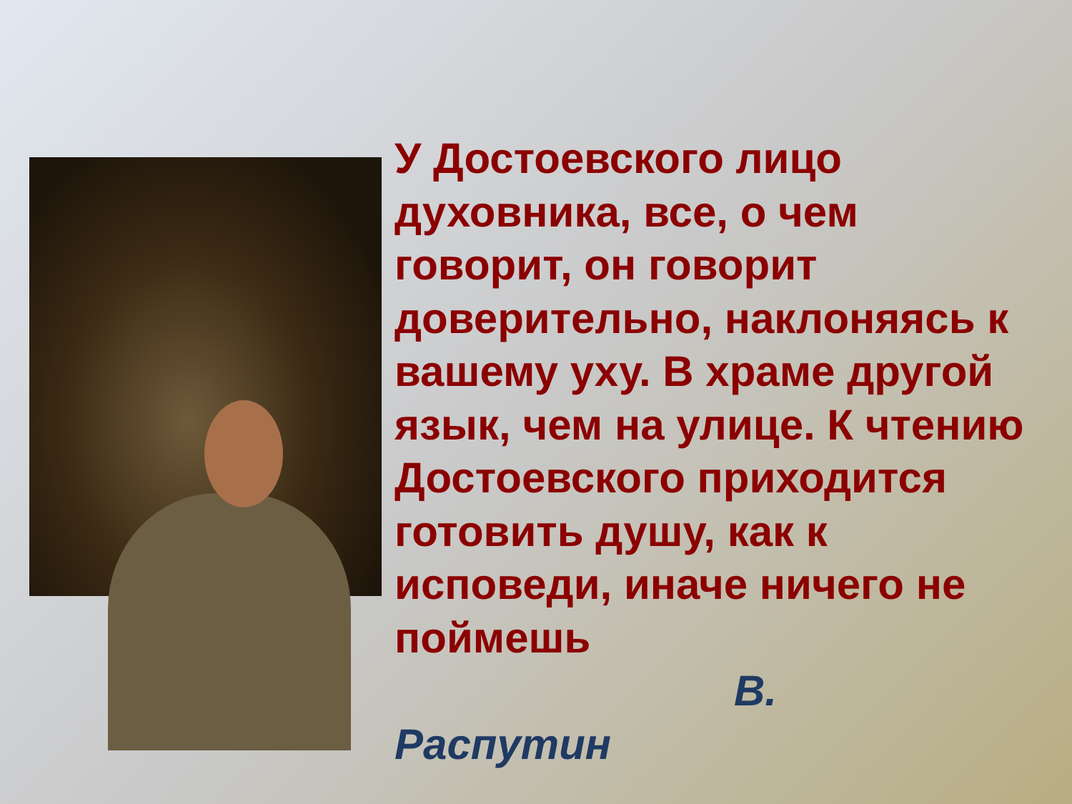У Достоевского лицо духовника, все, о чем говорит, он говорит доверительно, наклоняясь к вашему уху. В храме другой язык, чем на улице. К чтению Достоевского приходится готовить душу, как к исповеди, иначе ничего не поймешь
В.
Распутин